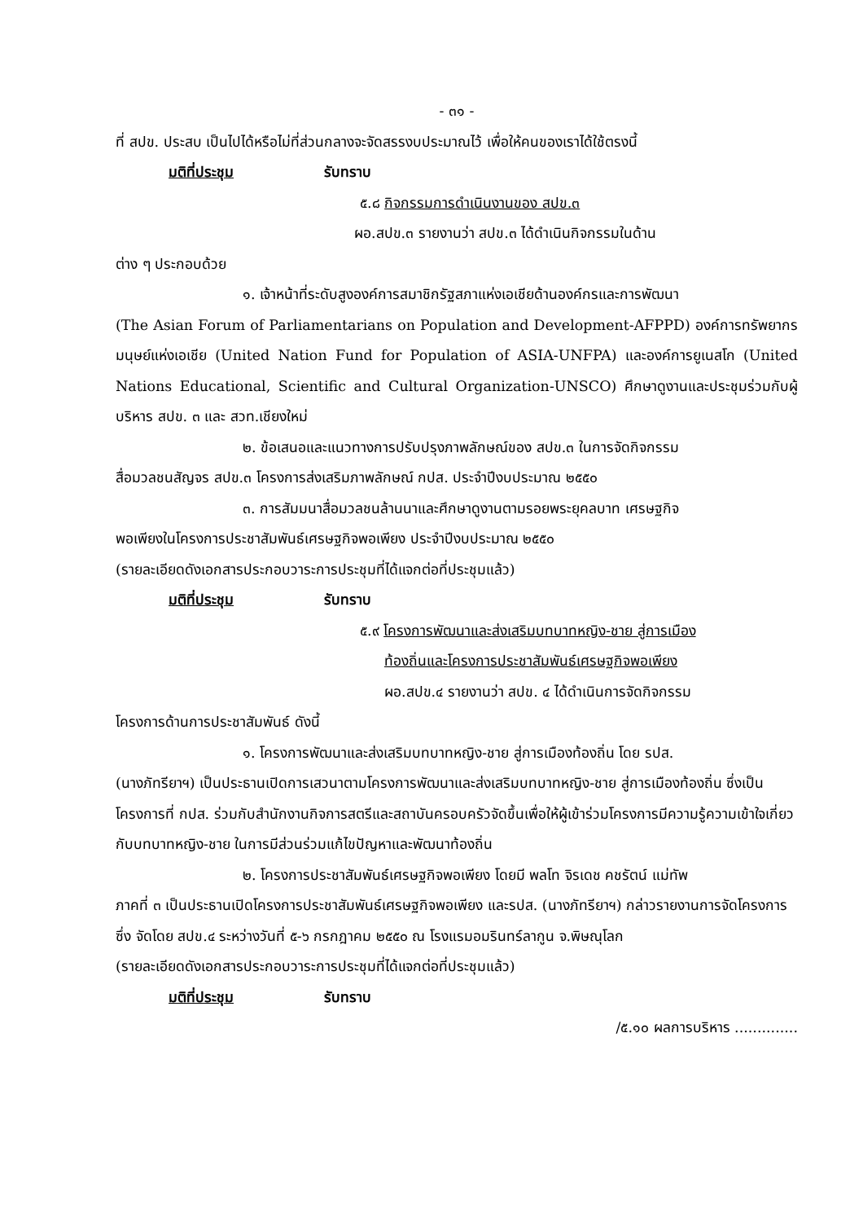- ๓๑ -
ที่ สปข. ประสบ เป็นไปได้หรือไม่ที่ส่วนกลางจะจัดสรรงบประมาณไว้ เพื่อให้คนของเราได้ใช้ตรงนี้
มติที่ประชุม รับทราบ
๕.๘ กิจกรรมการดำเนินงานของ สปข.๓
ผอ.สปข.๓ รายงานว่า สปข.๓ ได้ดำเนินกิจกรรมในด้าน
ต่าง ๆ ประกอบด้วย
๑. เจ้าหน้าที่ระดับสูงองค์การสมาชิกรัฐสภาแห่งเอเชียด้านองค์กรและการพัฒนา
(The Asian Forum of Parliamentarians on Population and Development-AFPPD) องค์การทรัพยากรมนุษย์แห่งเอเชีย (United Nation Fund for Population of ASIA-UNFPA) และองค์การยูเนสโก (United Nations Educational, Scientific and Cultural Organization-UNSCO) ศึกษาดูงานและประชุมร่วมกับผู้บริหาร สปข. ๓ และ สวท.เชียงใหม่
๒. ข้อเสนอและแนวทางการปรับปรุงภาพลักษณ์ของ สปข.๓ ในการจัดกิจกรรม
สื่อมวลชนสัญจร สปข.๓ โครงการส่งเสริมภาพลักษณ์ กปส. ประจำปีงบประมาณ ๒๕๕๐
๓. การสัมมนาสื่อมวลชนล้านนาและศึกษาดูงานตามรอยพระยุคลบาท เศรษฐกิจ
พอเพียงในโครงการประชาสัมพันธ์เศรษฐกิจพอเพียง ประจำปีงบประมาณ ๒๕๕๐
(รายละเอียดดังเอกสารประกอบวาระการประชุมที่ได้แจกต่อที่ประชุมแล้ว)
มติที่ประชุม รับทราบ
๕.๙ โครงการพัฒนาและส่งเสริมบทบาทหญิง-ชาย สู่การเมือง
ท้องถิ่นและโครงการประชาสัมพันธ์เศรษฐกิจพอเพียง
ผอ.สปข.๔ รายงานว่า สปข. ๔ ได้ดำเนินการจัดกิจกรรม
โครงการด้านการประชาสัมพันธ์ ดังนี้
๑. โครงการพัฒนาและส่งเสริมบทบาทหญิง-ชาย สู่การเมืองท้องถิ่น โดย รปส.
(นางภัทรียาฯ) เป็นประธานเปิดการเสวนาตามโครงการพัฒนาและส่งเสริมบทบาทหญิง-ชาย สู่การเมืองท้องถิ่น ซึ่งเป็นโครงการที่ กปส. ร่วมกับสำนักงานกิจการสตรีและสถาบันครอบครัวจัดขึ้นเพื่อให้ผู้เข้าร่วมโครงการมีความรู้ความเข้าใจเกี่ยวกับบทบาทหญิง-ชาย ในการมีส่วนร่วมแก้ไขปัญหาและพัฒนาท้องถิ่น
๒. โครงการประชาสัมพันธ์เศรษฐกิจพอเพียง โดยมี พลโท จิรเดช คชรัตน์ แม่ทัพ
ภาคที่ ๓ เป็นประธานเปิดโครงการประชาสัมพันธ์เศรษฐกิจพอเพียง และรปส. (นางภัทรียาฯ) กล่าวรายงานการจัดโครงการ ซึ่ง จัดโดย สปข.๔ ระหว่างวันที่ ๕-๖ กรกฎาคม ๒๕๕๐ ณ โรงแรมอมรินทร์ลากูน จ.พิษณุโลก
(รายละเอียดดังเอกสารประกอบวาระการประชุมที่ได้แจกต่อที่ประชุมแล้ว)
มติที่ประชุม รับทราบ
/๕.๑๐ ผลการบริหาร ..............